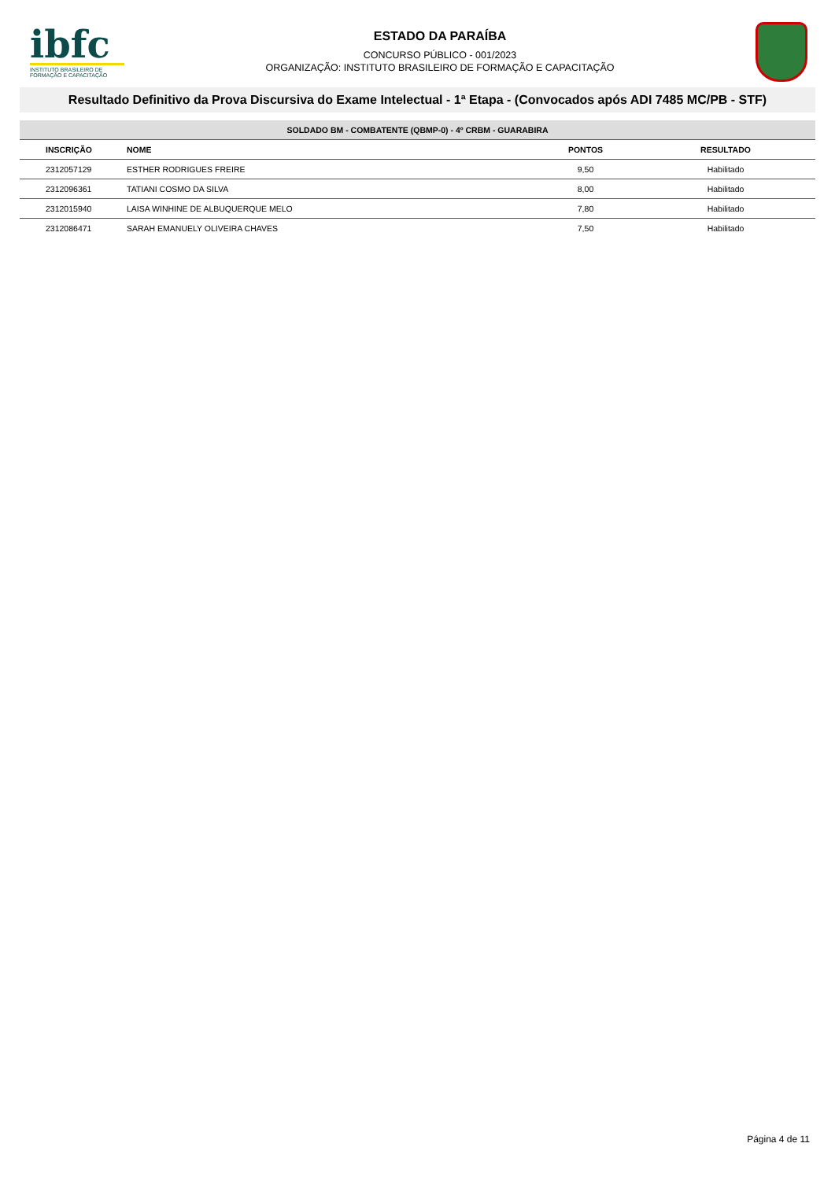ibfc
INSTITUTO BRASILEIRO DE FORMAÇÃO E CAPACITAÇÃO
ESTADO DA PARAÍBA
CONCURSO PÚBLICO - 001/2023
ORGANIZAÇÃO: INSTITUTO BRASILEIRO DE FORMAÇÃO E CAPACITAÇÃO
Resultado Definitivo da Prova Discursiva do Exame Intelectual - 1ª Etapa - (Convocados após ADI 7485 MC/PB - STF)
| SOLDADO BM - COMBATENTE (QBMP-0) - 4º CRBM - GUARABIRA | | | |
| --- | --- | --- | --- |
| INSCRIÇÃO | NOME | PONTOS | RESULTADO |
| 2312057129 | ESTHER RODRIGUES FREIRE | 9,50 | Habilitado |
| 2312096361 | TATIANI COSMO DA SILVA | 8,00 | Habilitado |
| 2312015940 | LAISA WINHINE DE ALBUQUERQUE MELO | 7,80 | Habilitado |
| 2312086471 | SARAH EMANUELY OLIVEIRA CHAVES | 7,50 | Habilitado |
Página 4 de 11